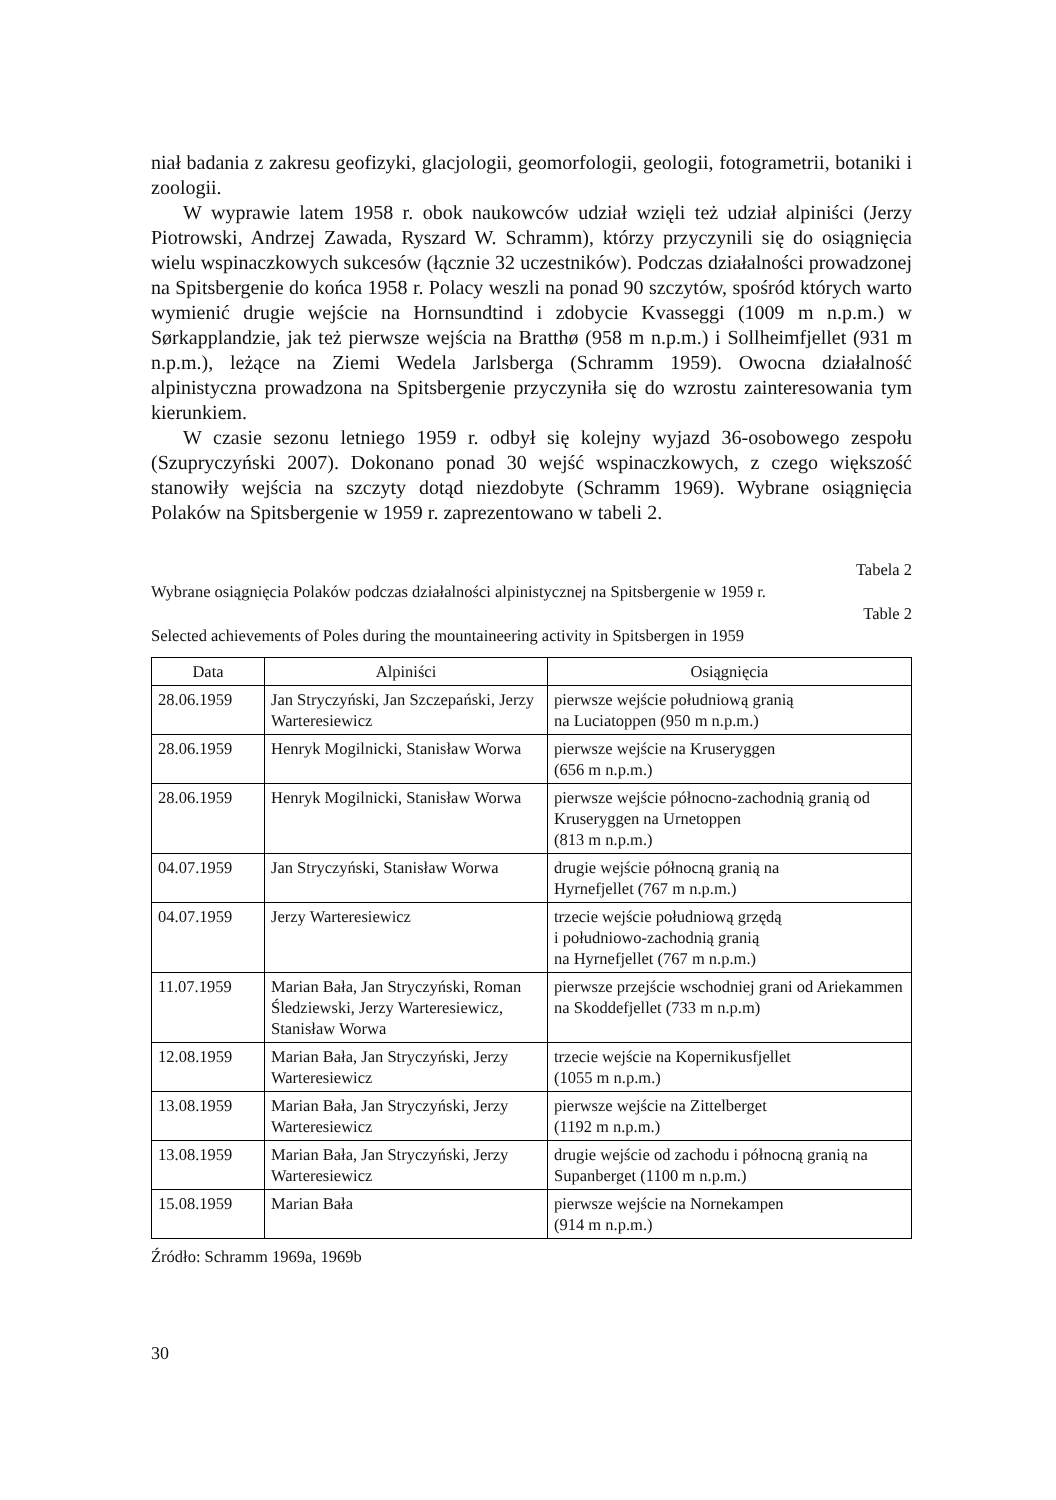niał badania z zakresu geofizyki, glacjologii, geomorfologii, geologii, fotogrametrii, botaniki i zoologii.
W wyprawie latem 1958 r. obok naukowców udział wzięli też udział alpiniści (Jerzy Piotrowski, Andrzej Zawada, Ryszard W. Schramm), którzy przyczynili się do osiągnięcia wielu wspinaczkowych sukcesów (łącznie 32 uczestników). Podczas działalności prowadzonej na Spitsbergenie do końca 1958 r. Polacy weszli na ponad 90 szczytów, spośród których warto wymienić drugie wejście na Hornsundtind i zdobycie Kvasseggi (1009 m n.p.m.) w Sørkapplandzie, jak też pierwsze wejścia na Bratthø (958 m n.p.m.) i Sollheimfjellet (931 m n.p.m.), leżące na Ziemi Wedela Jarlsberga (Schramm 1959). Owocna działalność alpinistyczna prowadzona na Spitsbergenie przyczyniła się do wzrostu zainteresowania tym kierunkiem.
W czasie sezonu letniego 1959 r. odbył się kolejny wyjazd 36-osobowego zespołu (Szupryczyński 2007). Dokonano ponad 30 wejść wspinaczkowych, z czego większość stanowiły wejścia na szczyty dotąd niezdobyte (Schramm 1969). Wybrane osiągnięcia Polaków na Spitsbergenie w 1959 r. zaprezentowano w tabeli 2.
Tabela 2
Wybrane osiągnięcia Polaków podczas działalności alpinistycznej na Spitsbergenie w 1959 r.
Table 2
Selected achievements of Poles during the mountaineering activity in Spitsbergen in 1959
| Data | Alpiniści | Osiągnięcia |
| --- | --- | --- |
| 28.06.1959 | Jan Stryczyński, Jan Szczepański, Jerzy Warteresiewicz | pierwsze wejście południową granią na Luciatoppen (950 m n.p.m.) |
| 28.06.1959 | Henryk Mogilnicki, Stanisław Worwa | pierwsze wejście na Kruseryggen (656 m n.p.m.) |
| 28.06.1959 | Henryk Mogilnicki, Stanisław Worwa | pierwsze wejście północno-zachodnią granią od Kruseryggen na Urnetoppen (813 m n.p.m.) |
| 04.07.1959 | Jan Stryczyński, Stanisław Worwa | drugie wejście północną granią na Hyrnefjellet (767 m n.p.m.) |
| 04.07.1959 | Jerzy Warteresiewicz | trzecie wejście południową grzędą i południowo-zachodnią granią na Hyrnefjellet (767 m n.p.m.) |
| 11.07.1959 | Marian Bała, Jan Stryczyński, Roman Śledziewski, Jerzy Warteresiewicz, Stanisław Worwa | pierwsze przejście wschodniej grani od Ariekammen na Skoddefjellet (733 m n.p.m) |
| 12.08.1959 | Marian Bała, Jan Stryczyński, Jerzy Warteresiewicz | trzecie wejście na Kopernikusfjellet (1055 m n.p.m.) |
| 13.08.1959 | Marian Bała, Jan Stryczyński, Jerzy Warteresiewicz | pierwsze wejście na Zittelberget (1192 m n.p.m.) |
| 13.08.1959 | Marian Bała, Jan Stryczyński, Jerzy Warteresiewicz | drugie wejście od zachodu i północną granią na Supanberget (1100 m n.p.m.) |
| 15.08.1959 | Marian Bała | pierwsze wejście na Nornekampen (914 m n.p.m.) |
Źródło: Schramm 1969a, 1969b
30